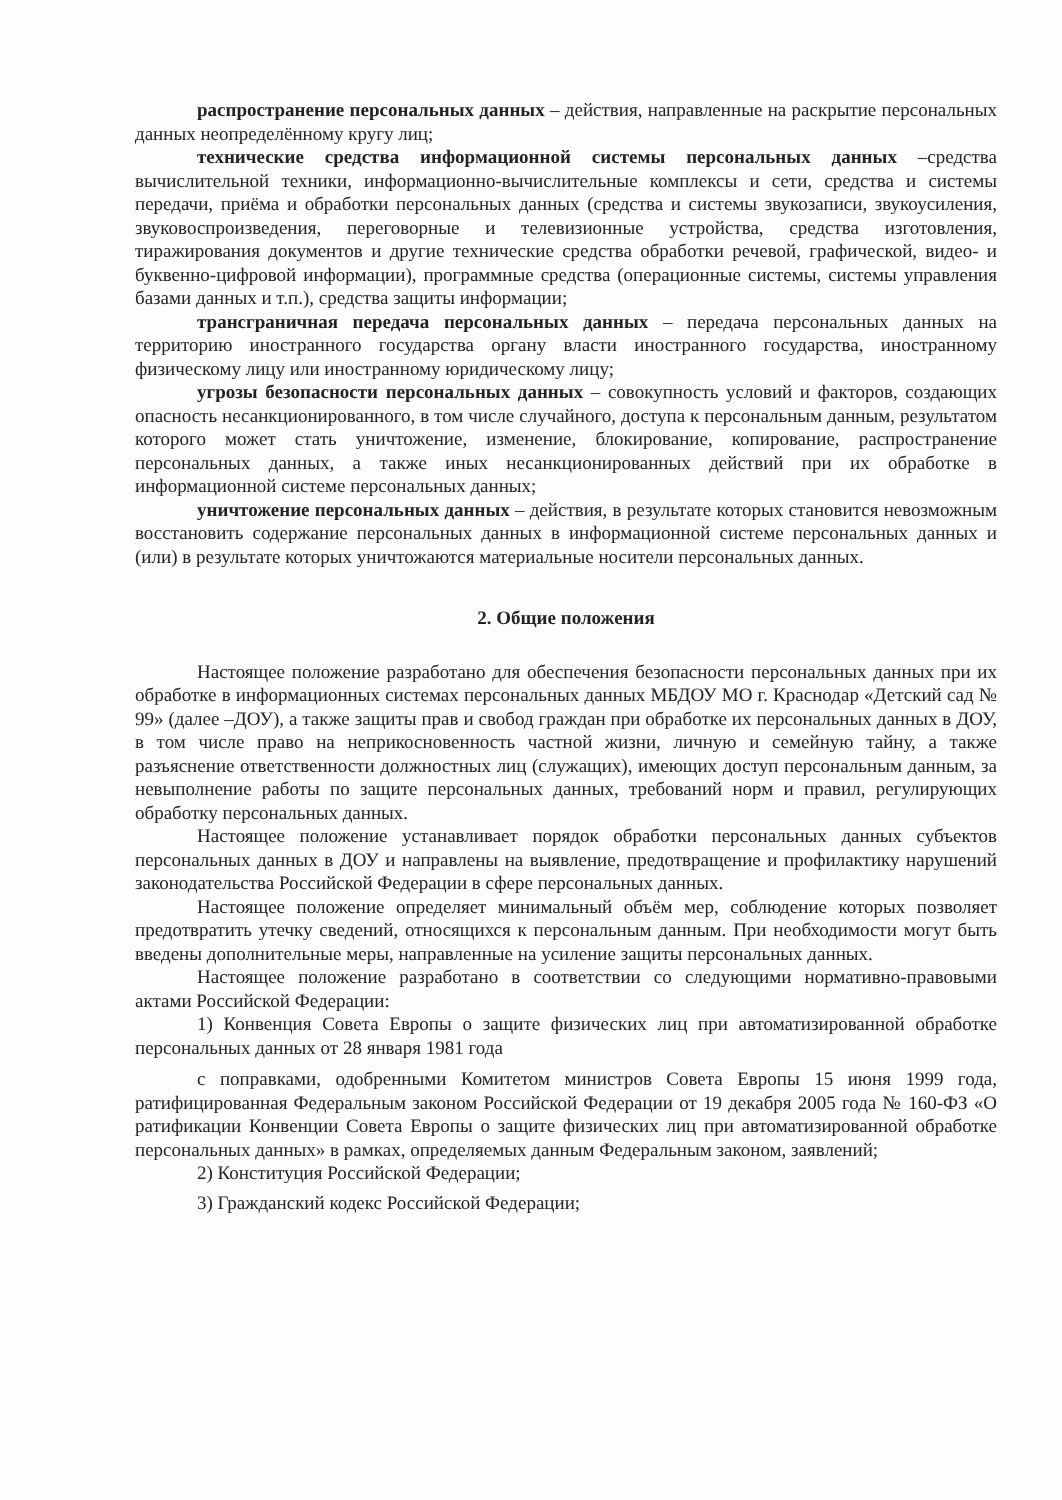распространение персональных данных – действия, направленные на раскрытие персональных данных неопределённому кругу лиц;
технические средства информационной системы персональных данных –средства вычислительной техники, информационно-вычислительные комплексы и сети, средства и системы передачи, приёма и обработки персональных данных (средства и системы звукозаписи, звукоусиления, звуковоспроизведения, переговорные и телевизионные устройства, средства изготовления, тиражирования документов и другие технические средства обработки речевой, графической, видео- и буквенно-цифровой информации), программные средства (операционные системы, системы управления базами данных и т.п.), средства защиты информации;
трансграничная передача персональных данных – передача персональных данных на территорию иностранного государства органу власти иностранного государства, иностранному физическому лицу или иностранному юридическому лицу;
угрозы безопасности персональных данных – совокупность условий и факторов, создающих опасность несанкционированного, в том числе случайного, доступа к персональным данным, результатом которого может стать уничтожение, изменение, блокирование, копирование, распространение персональных данных, а также иных несанкционированных действий при их обработке в информационной системе персональных данных;
уничтожение персональных данных – действия, в результате которых становится невозможным восстановить содержание персональных данных в информационной системе персональных данных и (или) в результате которых уничтожаются материальные носители персональных данных.
2. Общие положения
Настоящее положение разработано для обеспечения безопасности персональных данных при их обработке в информационных системах персональных данных МБДОУ МО г. Краснодар «Детский сад № 99» (далее –ДОУ), а также защиты прав и свобод граждан при обработке их персональных данных в ДОУ, в том числе право на неприкосновенность частной жизни, личную и семейную тайну, а также разъяснение ответственности должностных лиц (служащих), имеющих доступ персональным данным, за невыполнение работы по защите персональных данных, требований норм и правил, регулирующих обработку персональных данных.
Настоящее положение устанавливает порядок обработки персональных данных субъектов персональных данных в ДОУ и направлены на выявление, предотвращение и профилактику нарушений законодательства Российской Федерации в сфере персональных данных.
Настоящее положение определяет минимальный объём мер, соблюдение которых позволяет предотвратить утечку сведений, относящихся к персональным данным. При необходимости могут быть введены дополнительные меры, направленные на усиление защиты персональных данных.
Настоящее положение разработано в соответствии со следующими нормативно-правовыми актами Российской Федерации:
1) Конвенция Совета Европы о защите физических лиц при автоматизированной обработке персональных данных от 28 января 1981 года
с поправками, одобренными Комитетом министров Совета Европы 15 июня 1999 года, ратифицированная Федеральным законом Российской Федерации от 19 декабря 2005 года № 160-ФЗ «О ратификации Конвенции Совета Европы о защите физических лиц при автоматизированной обработке персональных данных» в рамках, определяемых данным Федеральным законом, заявлений;
2) Конституция Российской Федерации;
3) Гражданский кодекс Российской Федерации;